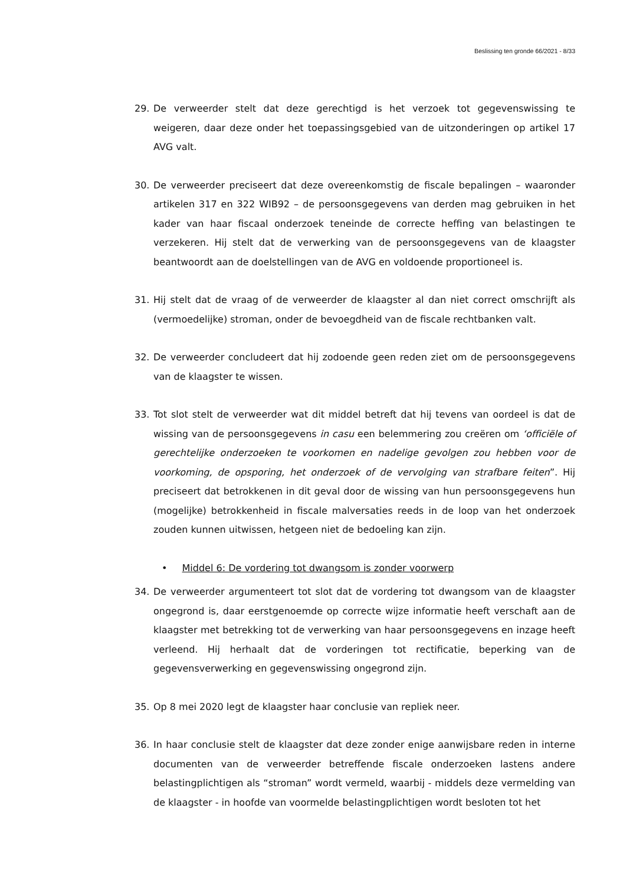Beslissing ten gronde 66/2021 - 8/33
29. De verweerder stelt dat deze gerechtigd is het verzoek tot gegevenswissing te weigeren, daar deze onder het toepassingsgebied van de uitzonderingen op artikel 17 AVG valt.
30. De verweerder preciseert dat deze overeenkomstig de fiscale bepalingen – waaronder artikelen 317 en 322 WIB92 – de persoonsgegevens van derden mag gebruiken in het kader van haar fiscaal onderzoek teneinde de correcte heffing van belastingen te verzekeren. Hij stelt dat de verwerking van de persoonsgegevens van de klaagster beantwoordt aan de doelstellingen van de AVG en voldoende proportioneel is.
31. Hij stelt dat de vraag of de verweerder de klaagster al dan niet correct omschrijft als (vermoedelijke) stroman, onder de bevoegdheid van de fiscale rechtbanken valt.
32. De verweerder concludeert dat hij zodoende geen reden ziet om de persoonsgegevens van de klaagster te wissen.
33. Tot slot stelt de verweerder wat dit middel betreft dat hij tevens van oordeel is dat de wissing van de persoonsgegevens in casu een belemmering zou creëren om ‘officiële of gerechtelijke onderzoeken te voorkomen en nadelige gevolgen zou hebben voor de voorkoming, de opsporing, het onderzoek of de vervolging van strafbare feiten”. Hij preciseert dat betrokkenen in dit geval door de wissing van hun persoonsgegevens hun (mogelijke) betrokkenheid in fiscale malversaties reeds in de loop van het onderzoek zouden kunnen uitwissen, hetgeen niet de bedoeling kan zijn.
• Middel 6: De vordering tot dwangsom is zonder voorwerp
34. De verweerder argumenteert tot slot dat de vordering tot dwangsom van de klaagster ongegrond is, daar eerstgenoemde op correcte wijze informatie heeft verschaft aan de klaagster met betrekking tot de verwerking van haar persoonsgegevens en inzage heeft verleend. Hij herhaalt dat de vorderingen tot rectificatie, beperking van de gegevensverwerking en gegevenswissing ongegrond zijn.
35. Op 8 mei 2020 legt de klaagster haar conclusie van repliek neer.
36. In haar conclusie stelt de klaagster dat deze zonder enige aanwijsbare reden in interne documenten van de verweerder betreffende fiscale onderzoeken lastens andere belastingplichtigen als “stroman” wordt vermeld, waarbij - middels deze vermelding van de klaagster - in hoofde van voormelde belastingplichtigen wordt besloten tot het